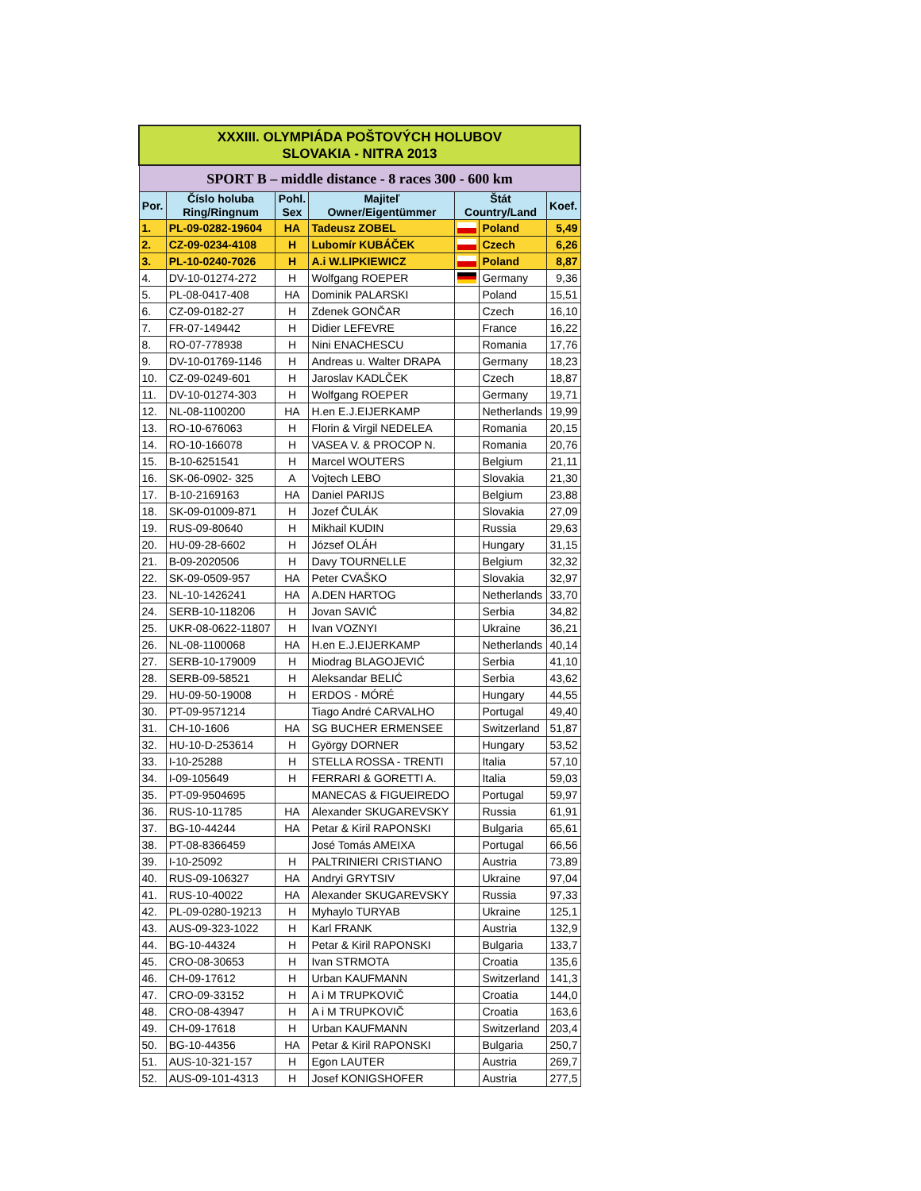| XXXIII. OLYMPIÁDA POŠTOVÝCH HOLUBOV SLOVAKIA - NITRA 2013 | | | | | | |
| SPORT B – middle distance - 8 races 300 - 600 km | | | | | | |
| Por. | Číslo holuba Ring/Ringnum | Pohl. Sex | Majiteľ Owner/Eigentümmer | Štát Country/Land | | Koef. |
| 1. | PL-09-0282-19604 | HA | Tadeusz ZOBEL | | Poland | 5,49 |
| 2. | CZ-09-0234-4108 | H | Lubomír KUBÁČEK | | Czech | 6,26 |
| 3. | PL-10-0240-7026 | H | A.i W.LIPKIEWICZ | | Poland | 8,87 |
| 4. | DV-10-01274-272 | H | Wolfgang ROEPER | | Germany | 9,36 |
| 5. | PL-08-0417-408 | HA | Dominik PALARSKI | | Poland | 15,51 |
| 6. | CZ-09-0182-27 | H | Zdenek GONČAR | | Czech | 16,10 |
| 7. | FR-07-149442 | H | Didier LEFEVRE | | France | 16,22 |
| 8. | RO-07-778938 | H | Nini ENACHESCU | | Romania | 17,76 |
| 9. | DV-10-01769-1146 | H | Andreas u. Walter DRAPA | | Germany | 18,23 |
| 10. | CZ-09-0249-601 | H | Jaroslav KADLČEK | | Czech | 18,87 |
| 11. | DV-10-01274-303 | H | Wolfgang ROEPER | | Germany | 19,71 |
| 12. | NL-08-1100200 | HA | H.en E.J.EIJERKAMP | | Netherlands | 19,99 |
| 13. | RO-10-676063 | H | Florin & Virgil NEDELEA | | Romania | 20,15 |
| 14. | RO-10-166078 | H | VASEA V. & PROCOP N. | | Romania | 20,76 |
| 15. | B-10-6251541 | H | Marcel WOUTERS | | Belgium | 21,11 |
| 16. | SK-06-0902- 325 | A | Vojtech LEBO | | Slovakia | 21,30 |
| 17. | B-10-2169163 | HA | Daniel PARIJS | | Belgium | 23,88 |
| 18. | SK-09-01009-871 | H | Jozef ČULÁK | | Slovakia | 27,09 |
| 19. | RUS-09-80640 | H | Mikhail KUDIN | | Russia | 29,63 |
| 20. | HU-09-28-6602 | H | József OLÁH | | Hungary | 31,15 |
| 21. | B-09-2020506 | H | Davy TOURNELLE | | Belgium | 32,32 |
| 22. | SK-09-0509-957 | HA | Peter CVAŠKO | | Slovakia | 32,97 |
| 23. | NL-10-1426241 | HA | A.DEN HARTOG | | Netherlands | 33,70 |
| 24. | SERB-10-118206 | H | Jovan SAVIĆ | | Serbia | 34,82 |
| 25. | UKR-08-0622-11807 | H | Ivan VOZNYI | | Ukraine | 36,21 |
| 26. | NL-08-1100068 | HA | H.en E.J.EIJERKAMP | | Netherlands | 40,14 |
| 27. | SERB-10-179009 | H | Miodrag BLAGOJEVIĆ | | Serbia | 41,10 |
| 28. | SERB-09-58521 | H | Aleksandar BELIĆ | | Serbia | 43,62 |
| 29. | HU-09-50-19008 | H | ERDOS - MÓRÉ | | Hungary | 44,55 |
| 30. | PT-09-9571214 | | Tiago André CARVALHO | | Portugal | 49,40 |
| 31. | CH-10-1606 | HA | SG BUCHER ERMENSEE | | Switzerland | 51,87 |
| 32. | HU-10-D-253614 | H | György DORNER | | Hungary | 53,52 |
| 33. | I-10-25288 | H | STELLA ROSSA - TRENTI | | Italia | 57,10 |
| 34. | I-09-105649 | H | FERRARI & GORETTI A. | | Italia | 59,03 |
| 35. | PT-09-9504695 | | MANECAS & FIGUEIREDO | | Portugal | 59,97 |
| 36. | RUS-10-11785 | HA | Alexander SKUGAREVSKY | | Russia | 61,91 |
| 37. | BG-10-44244 | HA | Petar & Kiril RAPONSKI | | Bulgaria | 65,61 |
| 38. | PT-08-8366459 | | José Tomás AMEIXA | | Portugal | 66,56 |
| 39. | I-10-25092 | H | PALTRINIERI CRISTIANO | | Austria | 73,89 |
| 40. | RUS-09-106327 | HA | Andryi GRYTSIV | | Ukraine | 97,04 |
| 41. | RUS-10-40022 | HA | Alexander SKUGAREVSKY | | Russia | 97,33 |
| 42. | PL-09-0280-19213 | H | Myhaylo TURYAB | | Ukraine | 125,1 |
| 43. | AUS-09-323-1022 | H | Karl FRANK | | Austria | 132,9 |
| 44. | BG-10-44324 | H | Petar & Kiril RAPONSKI | | Bulgaria | 133,7 |
| 45. | CRO-08-30653 | H | Ivan STRMOTA | | Croatia | 135,6 |
| 46. | CH-09-17612 | H | Urban KAUFMANN | | Switzerland | 141,3 |
| 47. | CRO-09-33152 | H | A i M TRUPKOVIČ | | Croatia | 144,0 |
| 48. | CRO-08-43947 | H | A i M TRUPKOVIČ | | Croatia | 163,6 |
| 49. | CH-09-17618 | H | Urban KAUFMANN | | Switzerland | 203,4 |
| 50. | BG-10-44356 | HA | Petar & Kiril RAPONSKI | | Bulgaria | 250,7 |
| 51. | AUS-10-321-157 | H | Egon LAUTER | | Austria | 269,7 |
| 52. | AUS-09-101-4313 | H | Josef KONIGSHOFER | | Austria | 277,5 |